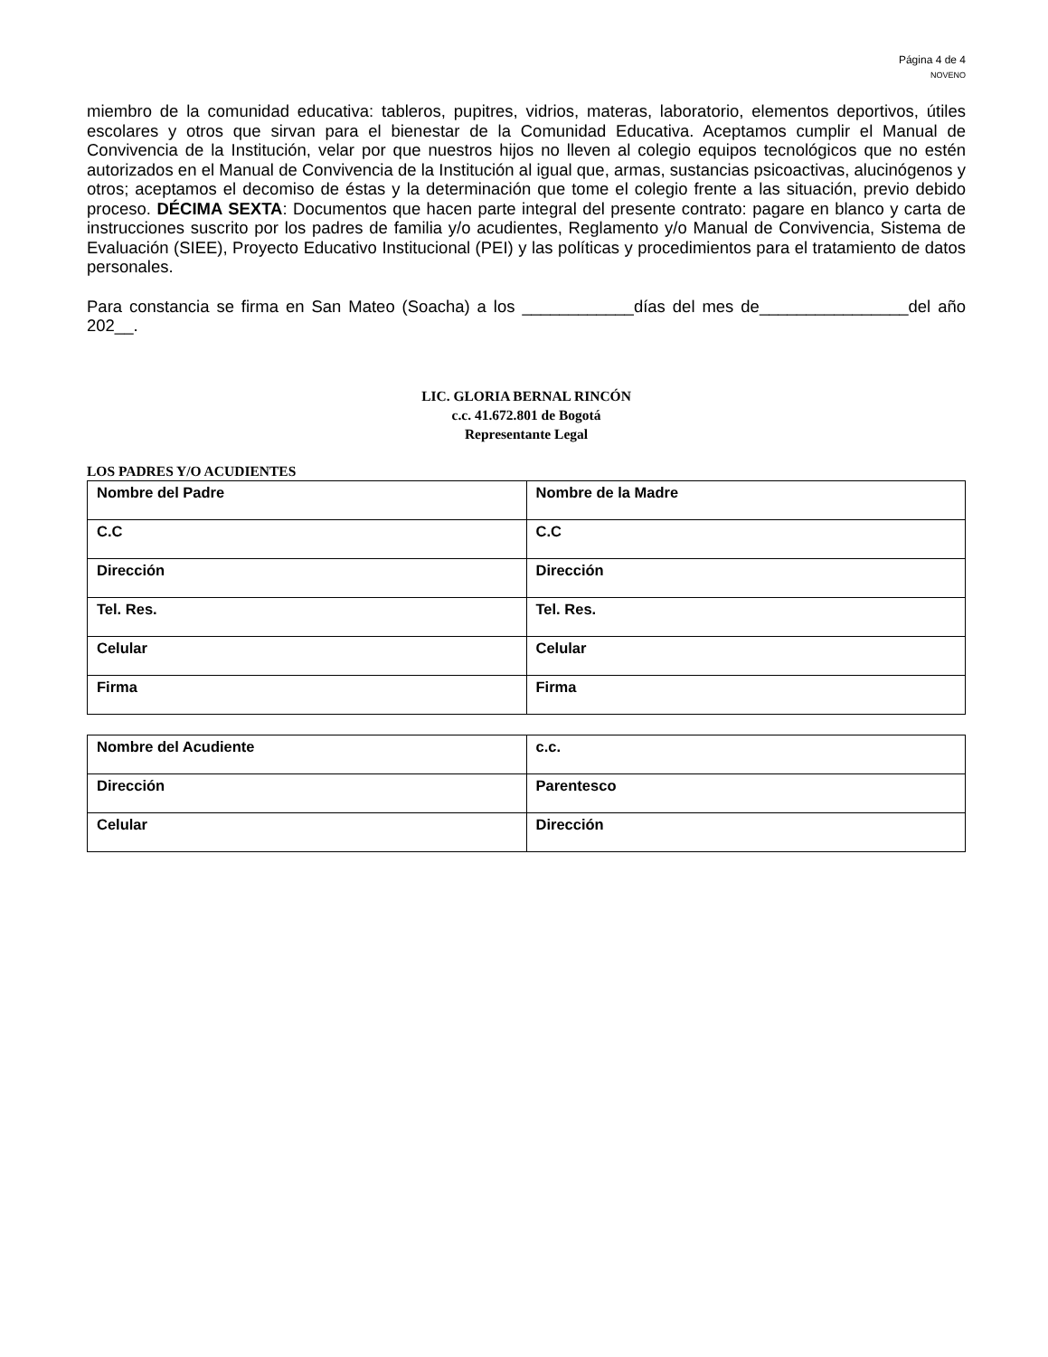Página 4 de 4
NOVENO
miembro de la comunidad educativa: tableros, pupitres, vidrios, materas, laboratorio, elementos deportivos, útiles escolares y otros que sirvan para el bienestar de la Comunidad Educativa. Aceptamos cumplir el Manual de Convivencia de la Institución, velar por que nuestros hijos no lleven al colegio equipos tecnológicos que no estén autorizados en el Manual de Convivencia de la Institución al igual que, armas, sustancias psicoactivas, alucinógenos y otros; aceptamos el decomiso de éstas y la determinación que tome el colegio frente a las situación, previo debido proceso. DÉCIMA SEXTA: Documentos que hacen parte integral del presente contrato: pagare en blanco y carta de instrucciones suscrito por los padres de familia y/o acudientes, Reglamento y/o Manual de Convivencia, Sistema de Evaluación (SIEE), Proyecto Educativo Institucional (PEI) y las políticas y procedimientos para el tratamiento de datos personales.
Para constancia se firma en San Mateo (Soacha) a los ____________días del mes de________________del año 202__.
LIC. GLORIA BERNAL RINCÓN
c.c. 41.672.801 de Bogotá
Representante Legal
LOS PADRES Y/O ACUDIENTES
| Nombre del Padre | Nombre de la Madre |
| C.C | C.C |
| Dirección | Dirección |
| Tel. Res. | Tel. Res. |
| Celular | Celular |
| Firma | Firma |
| Nombre del Acudiente | c.c. |
| Dirección | Parentesco |
| Celular | Dirección |